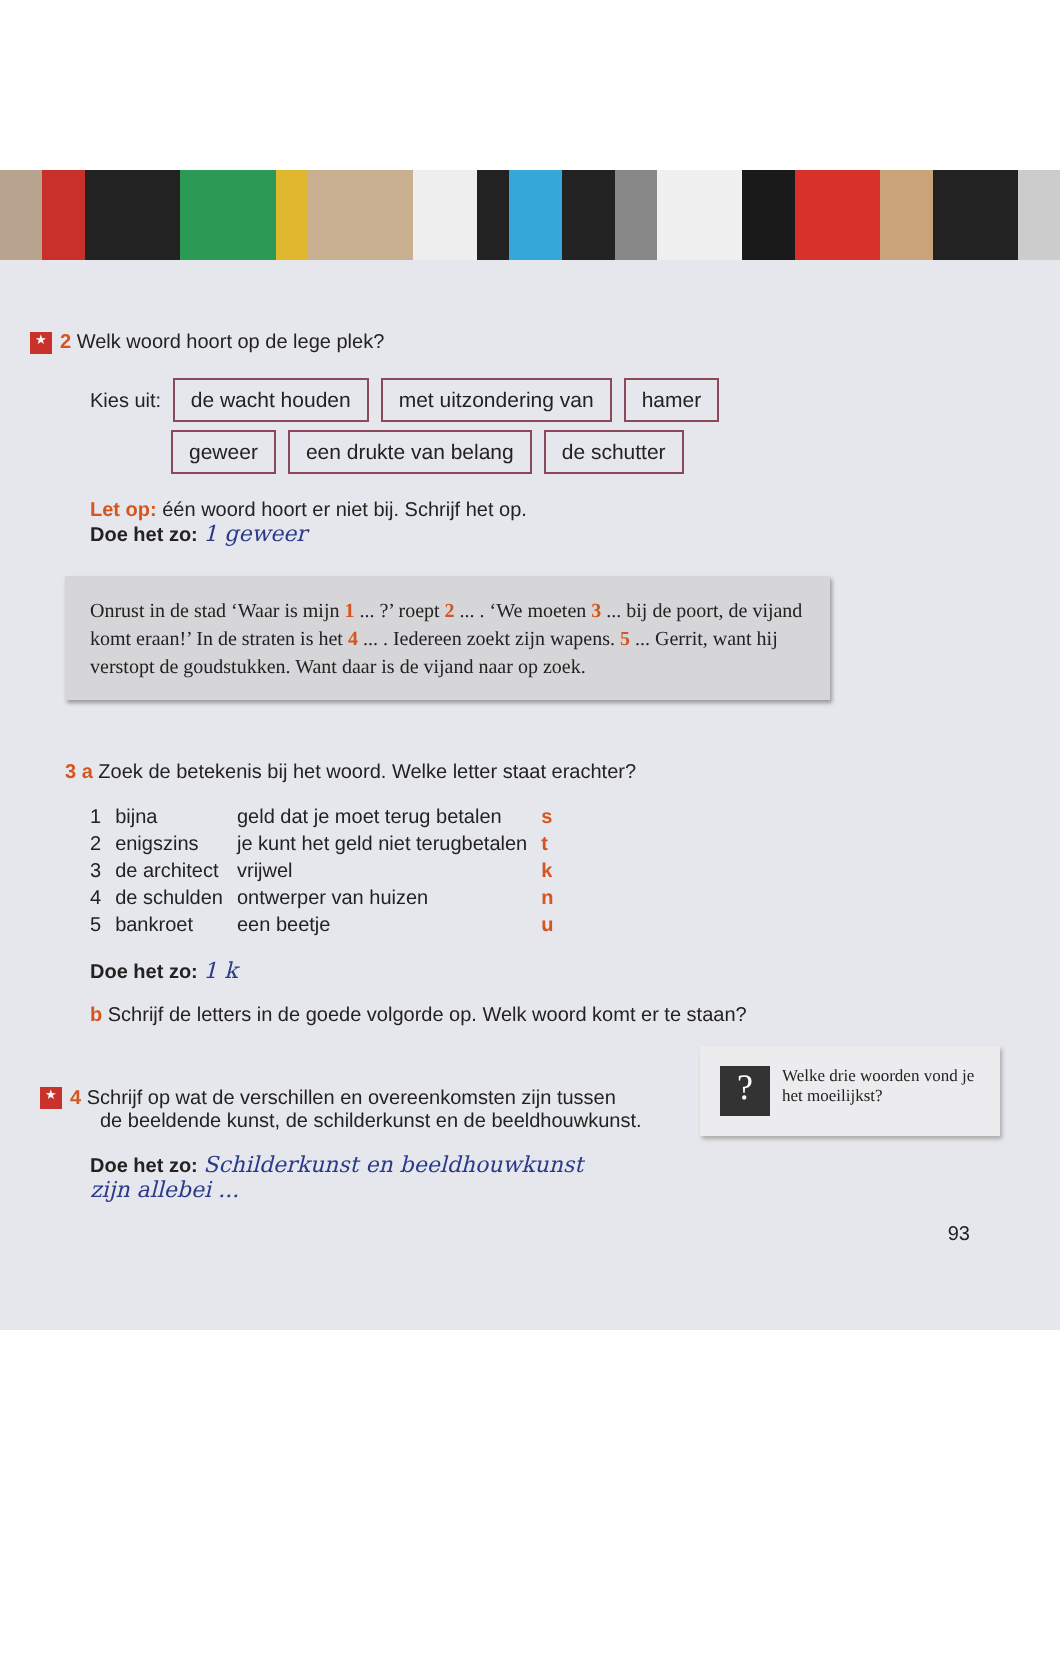★ 2 Welk woord hoort op de lege plek?
Kies uit: de wacht houden met uitzondering van hamer
geweer een drukte van belang de schutter
Let op: één woord hoort er niet bij. Schrijf het op.
Doe het zo: 1 geweer
Onrust in de stad ‘Waar is mijn 1 ... ?’ roept 2 ... . ‘We moeten 3 ... bij de poort, de vijand komt eraan!’ In de straten is het 4 ... . Iedereen zoekt zijn wapens. 5 ... Gerrit, want hij verstopt de goudstukken. Want daar is de vijand naar op zoek.
3 a Zoek de betekenis bij het woord. Welke letter staat erachter?
| 1 | bijna | geld dat je moet terug betalen | s |
| 2 | enigszins | je kunt het geld niet terugbetalen | t |
| 3 | de architect | vrijwel | k |
| 4 | de schulden | ontwerper van huizen | n |
| 5 | bankroet | een beetje | u |
Doe het zo: 1 k
b Schrijf de letters in de goede volgorde op. Welk woord komt er te staan?
? Welke drie woorden vond je het moeilijkst?
★ 4 Schrijf op wat de verschillen en overeenkomsten zijn tussen
de beeldende kunst, de schilderkunst en de beeldhouwkunst.
Doe het zo: Schilderkunst en beeldhouwkunst
zijn allebei ...
93